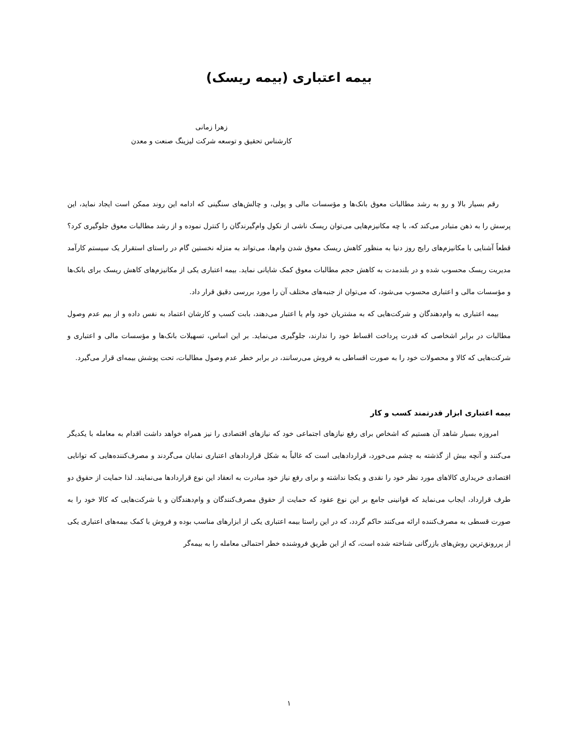بیمه اعتباری (بیمه ریسک)
زهرا زمانی
کارشناس تحقیق و توسعه شرکت لیزینگ صنعت و معدن
رقم بسیار بالا و رو به رشد مطالبات معوق بانک‌ها و مؤسسات مالی و پولی، و چالش‌های سنگینی که ادامه این روند ممکن است ایجاد نماید، این پرسش را به ذهن متبادر می‌کند که، با چه مکانیزم‌هایی می‌توان ریسک ناشی از نکول وام‌گیرندگان را کنترل نموده و از رشد مطالبات معوق جلوگیری کرد؟ قطعاً آشنایی با مکانیزم‌های رایج روز دنیا به منظور کاهش ریسک معوق شدن وام‌ها، می‌تواند به منزله نخستین گام در راستای استقرار یک سیستم کارآمد مدیریت ریسک محسوب شده و در بلندمدت به کاهش حجم مطالبات معوق کمک شایانی نماید. بیمه اعتباری یکی از مکانیزم‌های کاهش ریسک برای بانک‌ها و مؤسسات مالی و اعتباری محسوب می‌شود، که می‌توان از جنبه‌های مختلف آن را مورد بررسی دقیق قرار داد.
بیمه اعتباری به وام‌دهندگان و شرکت‌هایی که به مشتریان خود وام یا اعتبار می‌دهند، بابت کسب و کارشان اعتماد به نفس داده و از بیم عدم وصول مطالبات در برابر اشخاصی که قدرت پرداخت اقساط خود را ندارند، جلوگیری می‌نماید. بر این اساس، تسهیلات بانک‌ها و مؤسسات مالی و اعتباری و شرکت‌هایی که کالا و محصولات خود را به صورت اقساطی به فروش می‌رسانند، در برابر خطر عدم وصول مطالبات، تحت پوشش بیمه‌ای قرار می‌گیرد.
بیمه اعتباری ابزار قدرتمند کسب و کار
امروزه بسیار شاهد آن هستیم که اشخاص برای رفع نیازهای اجتماعی خود که نیازهای اقتصادی را نیز همراه خواهد داشت اقدام به معامله با یکدیگر می‌کنند و آنچه بیش از گذشته به چشم می‌خورد، قراردادهایی است که غالباً به شکل قراردادهای اعتباری نمایان می‌گردند و مصرف‌کننده‌هایی که توانایی اقتصادی خریداری کالاهای مورد نظر خود را نقدی و یکجا نداشته و برای رفع نیاز خود مبادرت به انعقاد این نوع قراردادها می‌نمایند. لذا حمایت از حقوق دو طرف قرارداد، ایجاب می‌نماید که قوانینی جامع بر این نوع عقود که حمایت از حقوق مصرف‌کنندگان و وام‌دهندگان و یا شرکت‌هایی که کالا خود را به صورت قسطی به مصرف‌کننده ارائه می‌کنند حاکم گردد، که در این راستا بیمه اعتباری یکی از ابزارهای مناسب بوده و فروش با کمک بیمه‌های اعتباری یکی از پررونق‌ترین روش‌های بازرگانی شناخته شده است، که از این طریق فروشنده خطر احتمالی معامله را به بیمه‌گر
۱